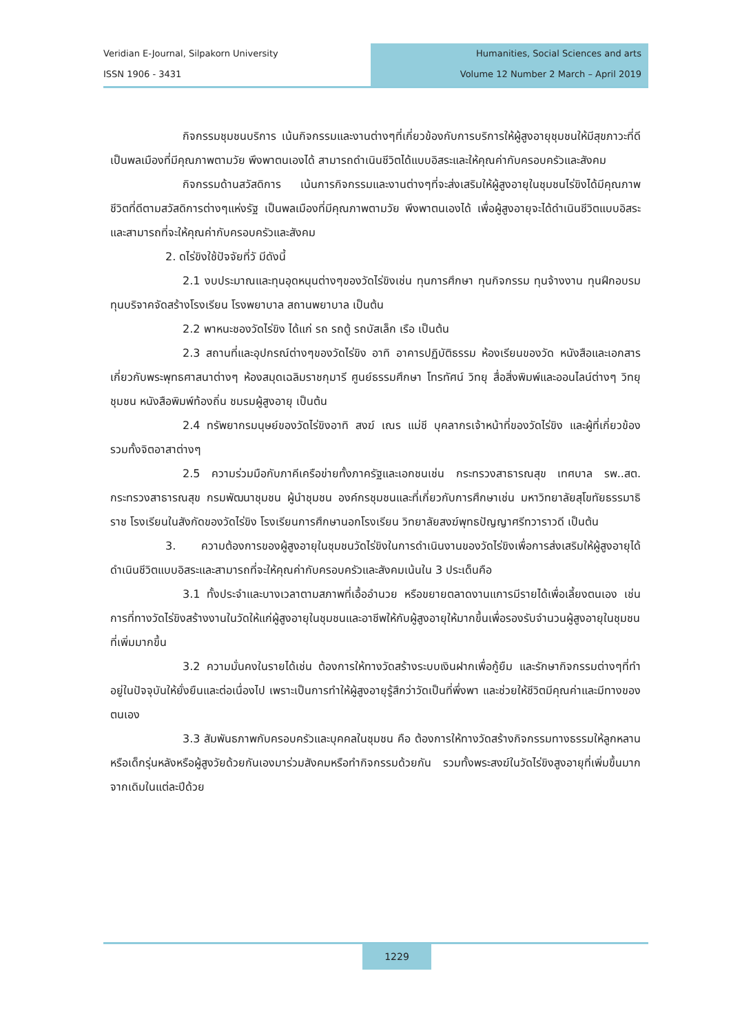Veridian E-Journal, Silpakorn University
ISSN 1906 - 3431
Humanities, Social Sciences and arts
Volume 12 Number 2 March – April 2019
กิจกรรมชุมชนบริการ เน้นกิจกรรมและงานต่างๆที่เกี่ยวข้องกับการบริการให้ผู้สูงอายุชุมชนให้มีสุขภาวะที่ดี เป็นพลเมืองที่มีคุณภาพตามวัย พึงพาตนเองได้ สามารถดำเนินชีวิตได้แบบอิสระและให้คุณค่ากับครอบครัวและสังคม
กิจกรรมด้านสวัสดิการ เน้นการกิจกรรมและงานต่างๆที่จะส่งเสริมให้ผู้สูงอายุในชุมชนไร่ขิงได้มีคุณภาพชีวิตที่ดีตามสวัสดิการต่างๆแห่งรัฐ เป็นพลเมืองที่มีคุณภาพตามวัย พึงพาตนเองได้ เพื่อผู้สูงอายุจะได้ดำเนินชีวิตแบบอิสระและสามารถที่จะให้คุณค่ากับครอบครัวและสังคม
2. ดไร่ขิงใช้ปัจจัยที่วั มีดังนี้
2.1 งบประมาณและทุนอุดหนุนต่างๆของวัดไร่ขิงเช่น ทุนการศึกษา ทุนกิจกรรม ทุนจ้างงาน ทุนฝึกอบรม ทุนบริจาคจัดสร้างโรงเรียน โรงพยาบาล สถานพยาบาล เป็นต้น
2.2 พาหนะชองวัดไร่ขิง ได้แก่ รถ รถตู้ รถบัสเล็ก เรือ เป็นต้น
2.3 สถานที่และอุปกรณ์ต่างๆของวัดไร่ขิง อาทิ อาคารปฏิบัติธรรม ห้องเรียนของวัด หนังสือและเอกสารเกี่ยวกับพระพุทธศาสนาต่างๆ ห้องสมุดเฉลิมราชกุมารี ศูนย์ธรรมศึกษา โทรทัศน์ วิทยุ สื่อสิ่งพิมพ์และออนไลน์ต่างๆ วิทยุชุมชน หนังสือพิมพ์ท้องถิ่น ชมรมผู้สูงอายุ เป็นต้น
2.4 ทรัพยากรมนุษย์ของวัดไร่ขิงอาทิ สงฆ์ เณร แม่ชี บุคลากรเจ้าหน้าที่ของวัดไร่ขิง และผู้ที่เกี่ยวข้อง รวมทั้งจิตอาสาต่างๆ
2.5 ความร่วมมือกับภาคีเครือข่ายทั้งภาครัฐและเอกชนเช่น กระทรวงสาธารณสุข เทศบาล รพ..สต. กระทรวงสาธารณสุข กรมพัฒนาชุมชน ผู้นำชุมชน องค์กรชุมชนและที่เกี่ยวกับการศึกษาเช่น มหาวิทยาลัยสุโขทัยธรรมาธิราช โรงเรียนในสังกัดของวัดไร่ขิง โรงเรียนการศึกษานอกโรงเรียน วิทยาลัยสงฆ์พุทธปัญญาศรีทวาราวดี เป็นต้น
3. ความต้องการของผู้สูงอายุในชุมชนวัดไร่ขิงในการดำเนินงานของวัดไร่ขิงเพื่อการส่งเสริมให้ผู้สูงอายุได้ดำเนินชีวิตแบบอิสระและสามารถที่จะให้คุณค่ากับครอบครัวและสังคมเน้นใน 3 ประเด็นคือ
3.1 ทั้งประจำและบางเวลาตามสภาพที่เอื้ออำนวย หรือขยายตลาดงานแการมีรายได้เพื่อเลี้ยงตนเอง เช่น การที่ทางวัดไร่ขิงสร้างงานในวัดให้แก่ผู้สูงอายุในชุมชนและอาชีพให้กับผู้สูงอายุให้มากขึ้นเพื่อรองรับจำนวนผู้สูงอายุในชุมชนที่เพิ่มมากขึ้น
3.2 ความมั่นคงในรายได้เช่น ต้องการให้ทางวัดสร้างระบบเงินฝากเพื่อกู้ยืม และรักษากิจกรรมต่างๆที่ทำอยู่ในปัจจุบันให้ยั่งยืนและต่อเนื่องไป เพราะเป็นการทำให้ผู้สูงอายุรู้สึกว่าวัดเป็นที่พึ่งพา และช่วยให้ชีวิตมีคุณค่าและมีทางของตนเอง
3.3 สัมพันธภาพกับครอบครัวและบุคคลในชุมชน คือ ต้องการให้ทางวัดสร้างกิจกรรมทางธรรมให้ลูกหลานหรือเด็กรุ่นหลังหรือผู้สูงวัยด้วยกันเองมาร่วมสังคมหรือทำกิจกรรมด้วยกัน รวมทั้งพระสงฆ์ในวัดไร่ขิงสูงอายุที่เพิ่มขึ้นมากจากเดิมในแต่ละปีด้วย
1229